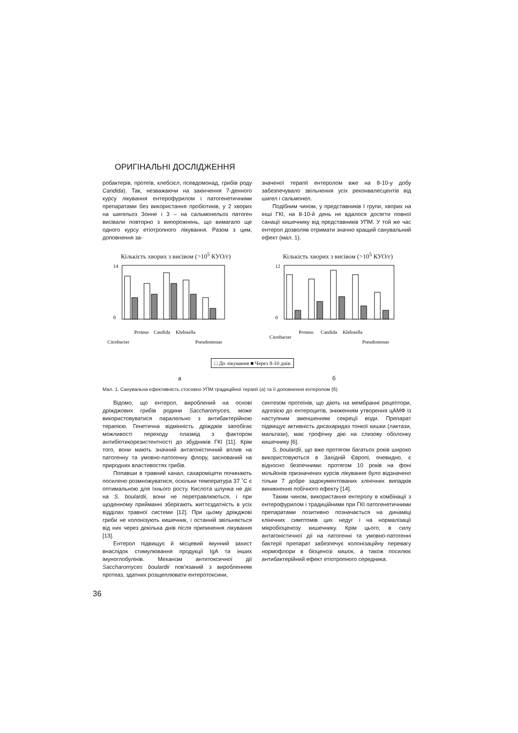ОРИГІНАЛЬНІ ДОСЛІДЖЕННЯ
робактерів, протеїв, клебсієл, псевдомонад, грибів роду Candida). Так, незважаючи на закінчення 7-денного курсу лікування ентерофурилом і патогенетичними препаратами без використання пробіотиків, у 2 хворих на шигельоз Зонне і 3 – на сальмонельоз патоген висівали повторно з випорожнень, що вимагало ще одного курсу етіотропного лікування. Разом з цим, доповнення за-
значеної терапії ентеролом вже на 8-10-у добу забезпечувало звільнення усіх реконвалесцентів від шигел і сальмонел.
Подібним чином, у представників І групи, хворих на інші ГКІ, на 8-10-й день не вдалося досягти повної санації кишечнику від представників УПМ. У той же час ентерол дозволяв отримати значно кращий санувальний ефект (мал. 1).
Кількість хворих з висівом (>10<sup>5</sup> КУО/г)
14
0
Citrobacter
Proteus
Candida
Klebsiella
Pseudomonas
Кількість хворих з висівом (>10<sup>5</sup> КУО/г)
12
0
Citrobacter
Proteus
Candida
Klebsiella
Pseudomonas
□ До лікування ■ Через 8-10 днів
а б
Мал. 1. Санувальна ефективність стосовно УПМ традиційної терапії (а) та її доповнення ентеролом (б).
Відомо, що ентерол, вироблений на основі дріжджових грибів родини Saccharomyces, може використовуватися паралельно з антибактерійною терапією. Генетична відмінність дріжджів запобігає можливості переходу плазмід з фактором антибіотикорезистентності до збудників ГКІ [11]. Крім того, вони мають значний антагоністичний вплив на патогенну та умовно-патогенну флору, заснований на природних властивостях грибів.
Попавши в травний канал, сахароміцети починають посилено розмножуватися, оскільки температура 37 ˚С є оптимальною для їхнього росту. Кислота шлунка не діє на S. boulardii, вони не перетравлюються, і при щоденному прийманні зберігають життєздатність в усіх відділах травної системи [12]. При цьому дріжджові гриби не колонізують кишечник, і останній звільняється від них через декілька днів після припинення лікування [13].
Ентерол підвищує й місцевий імунний захист внаслідок стимулювання продукції IgA та інших імуноглобулінів. Механізм антитоксичної дії Saccharomyces boulardii пов’язаний з виробленням протеаз, здатних розщеплювати ентеротоксини,
синтезом протеїнів, що діють на мембранні рецептори, адгезією до ентероцитів, зниженням утворення цАМФ із наступним зменшенням секреції води. Препарат підвищує активність дисахаридаз тонкої кишки (лактази, мальтази), має трофічну дію на слизову оболонку кишечнику [6].
S. boulardii, що вже протягом багатьох років широко використовуються в Західній Європі, очевидно, є відносно безпечними: протягом 10 років на фоні мільйонів призначених курсів лікування було відзначено тільки 7 добре задокументованих клінічних випадків виникнення побічного ефекту [14].
Таким чином, використання ентеролу в комбінації з ентерофурилом і традиційними при ГКІ патогенетичними препаратами позитивно позначається на динаміці клінічних симптомів цих недуг і на нормалізації мікробіоценозу кишечнику. Крім цього, в силу антагоністичної дії на патогенні та умовно-патогенні бактерії препарат забезпечує колонізаційну перевагу нормофлори в біоценозі кишок, а також посилює антибактерійний ефект етіотропного середника.
36